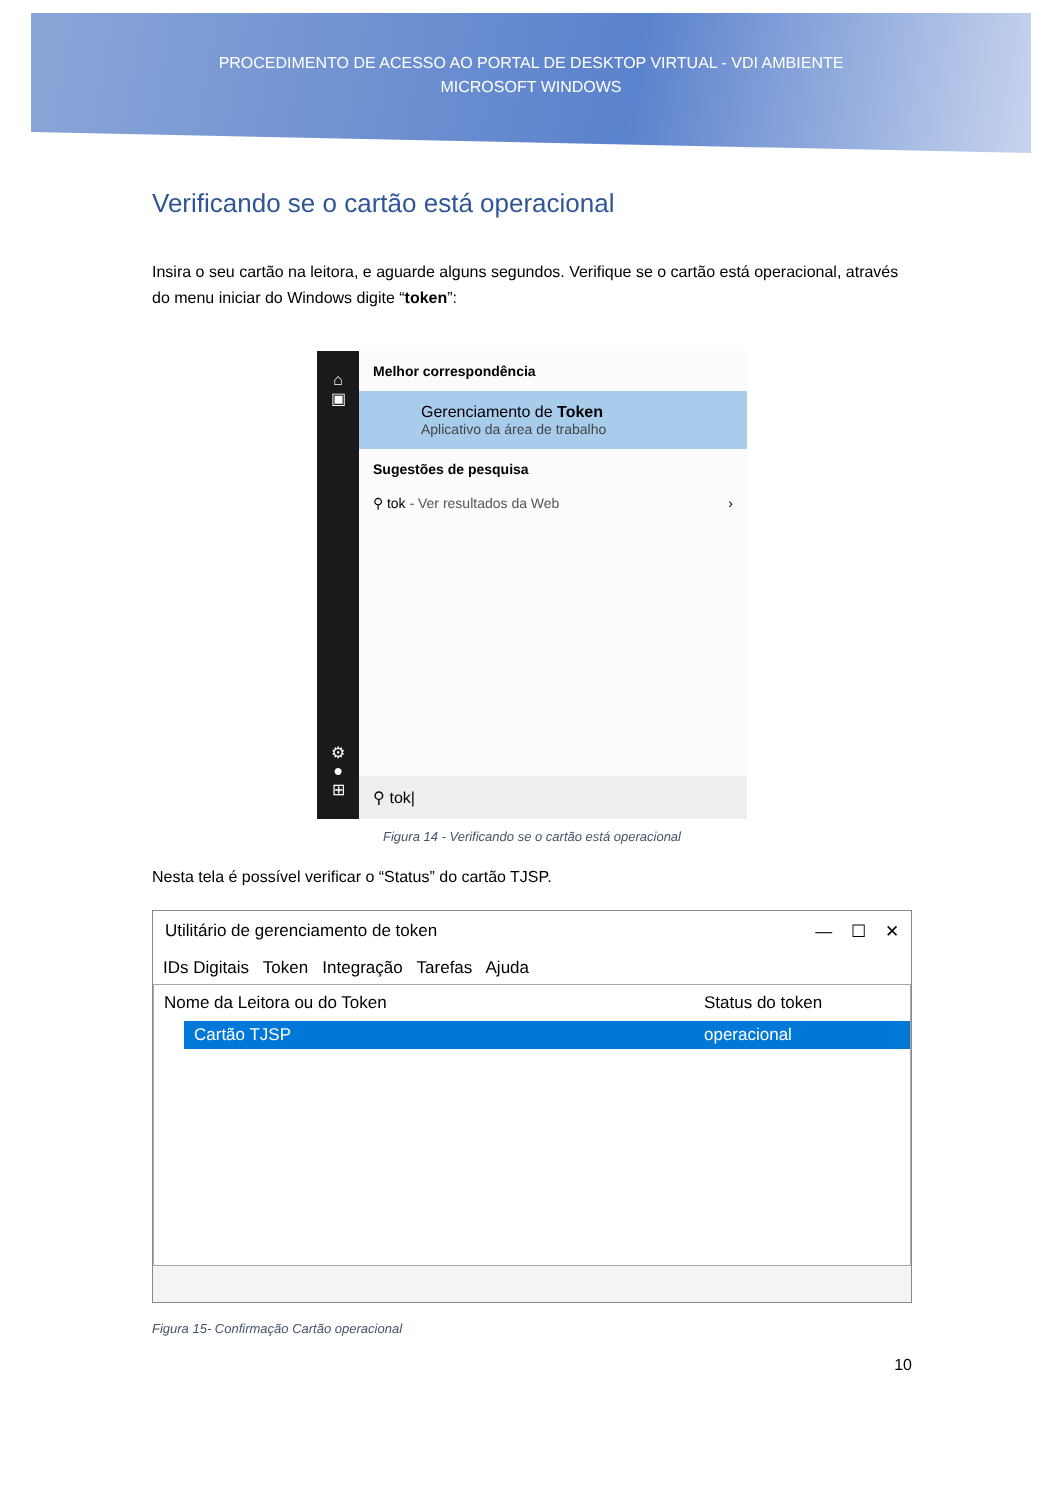PROCEDIMENTO DE ACESSO AO PORTAL DE DESKTOP VIRTUAL - VDI AMBIENTE
MICROSOFT WINDOWS
Verificando se o cartão está operacional
Insira o seu cartão na leitora, e aguarde alguns segundos. Verifique se o cartão está operacional, através do menu iniciar do Windows digite “token”:
⌂
▣
⚙
●
⊞
Melhor correspondência
Gerenciamento de Token
Aplicativo da área de trabalho
Sugestões de pesquisa
⚲ tok - Ver resultados da Web ›
⚲ tok|
Figura 14 - Verificando se o cartão está operacional
Nesta tela é possível verificar o “Status” do cartão TJSP.
Utilitário de gerenciamento de token — ☐ ✕
IDs Digitais Token Integração Tarefas Ajuda
Nome da Leitora ou do Token Status do token
Cartão TJSP operacional
Figura 15- Confirmação Cartão operacional
10